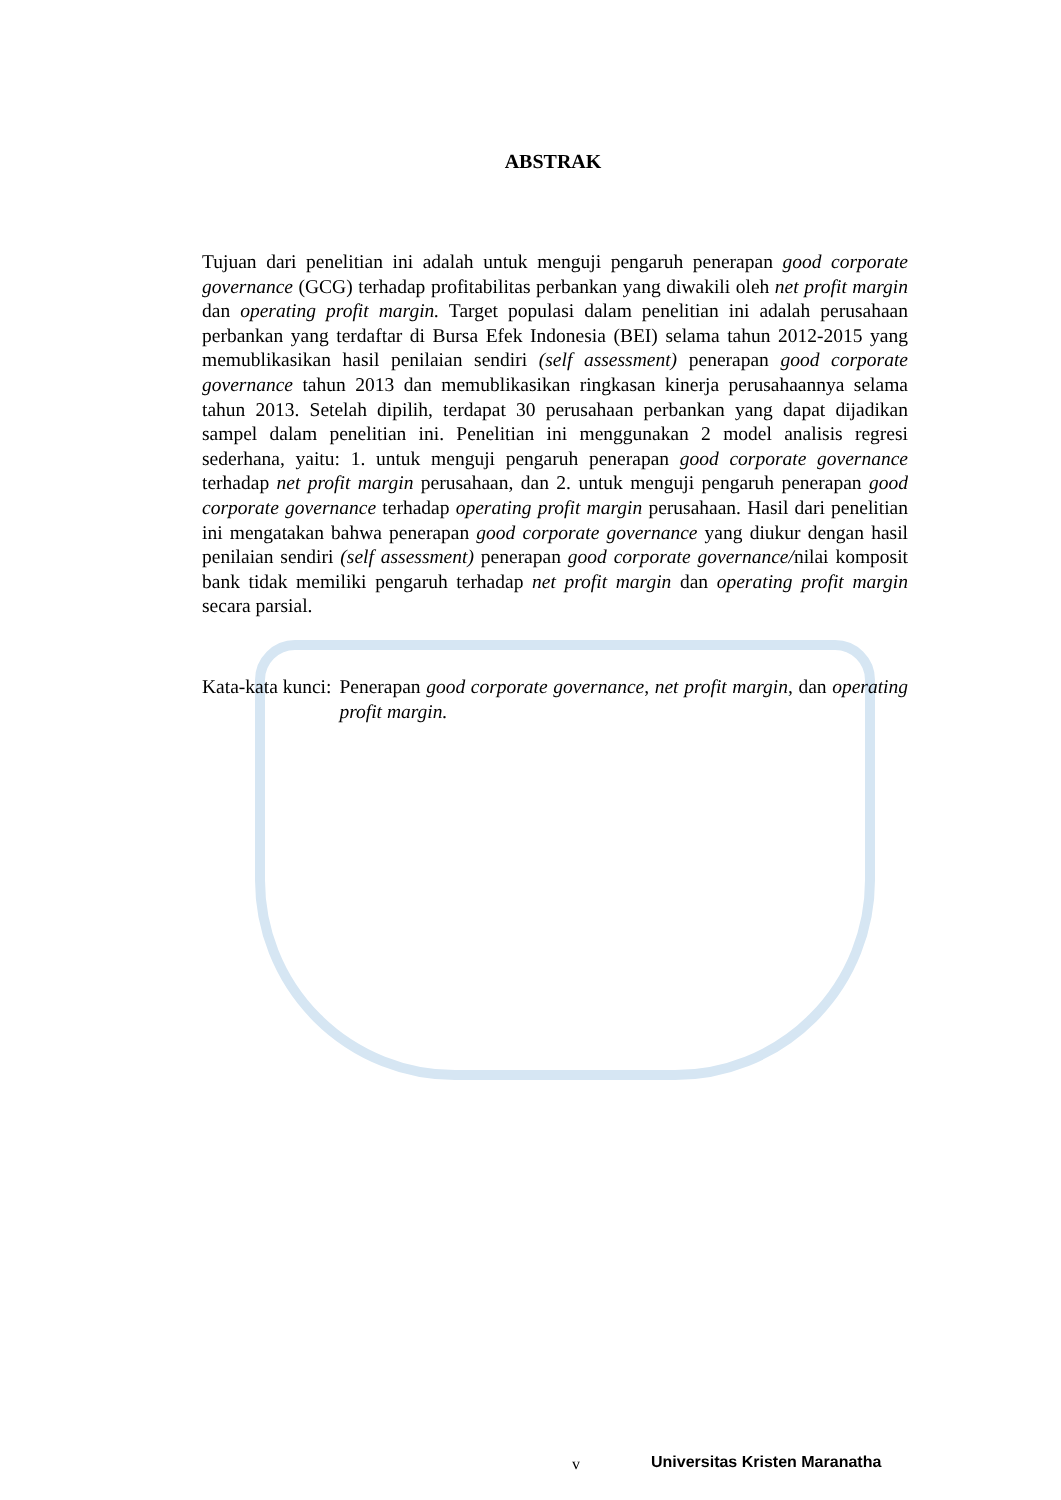ABSTRAK
Tujuan dari penelitian ini adalah untuk menguji pengaruh penerapan good corporate governance (GCG) terhadap profitabilitas perbankan yang diwakili oleh net profit margin dan operating profit margin. Target populasi dalam penelitian ini adalah perusahaan perbankan yang terdaftar di Bursa Efek Indonesia (BEI) selama tahun 2012-2015 yang memublikasikan hasil penilaian sendiri (self assessment) penerapan good corporate governance tahun 2013 dan memublikasikan ringkasan kinerja perusahaannya selama tahun 2013. Setelah dipilih, terdapat 30 perusahaan perbankan yang dapat dijadikan sampel dalam penelitian ini. Penelitian ini menggunakan 2 model analisis regresi sederhana, yaitu: 1. untuk menguji pengaruh penerapan good corporate governance terhadap net profit margin perusahaan, dan 2. untuk menguji pengaruh penerapan good corporate governance terhadap operating profit margin perusahaan. Hasil dari penelitian ini mengatakan bahwa penerapan good corporate governance yang diukur dengan hasil penilaian sendiri (self assessment) penerapan good corporate governance/nilai komposit bank tidak memiliki pengaruh terhadap net profit margin dan operating profit margin secara parsial.
Kata-kata kunci: Penerapan good corporate governance, net profit margin, dan operating profit margin.
v Universitas Kristen Maranatha